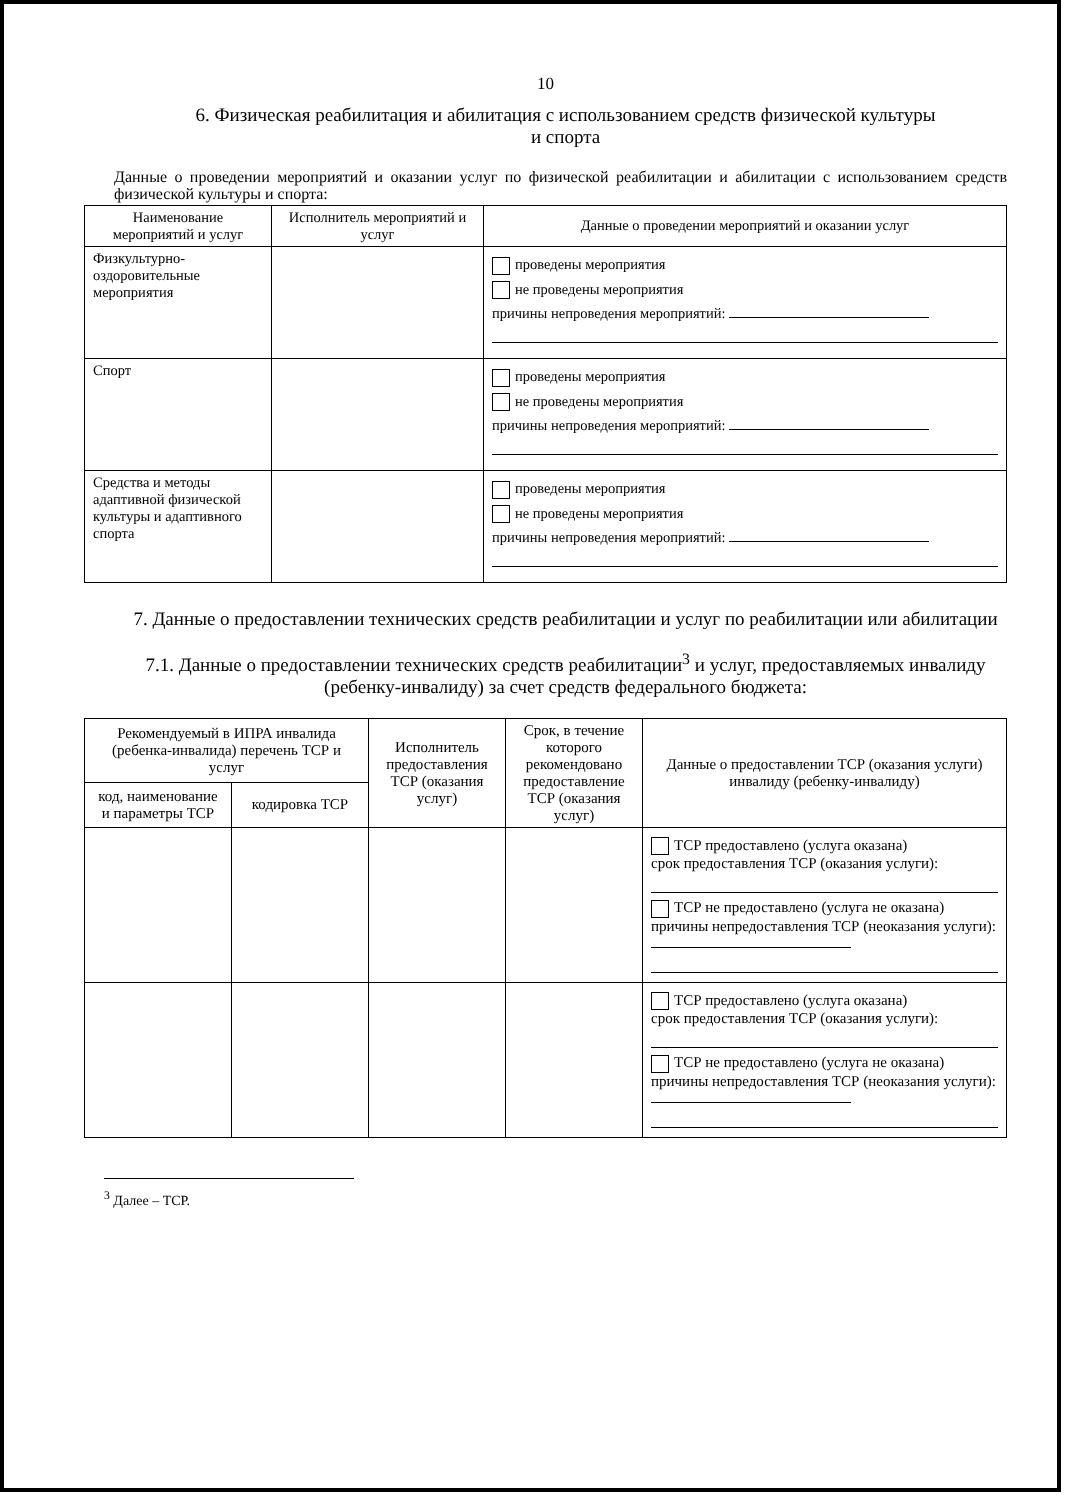10
6. Физическая реабилитация и абилитация с использованием средств физической культуры
и спорта
Данные о проведении мероприятий и оказании услуг по физической реабилитации и абилитации с использованием средств физической культуры и спорта:
| Наименование мероприятий и услуг | Исполнитель мероприятий и услуг | Данные о проведении мероприятий и оказании услуг |
| --- | --- | --- |
| Физкультурно-оздоровительные мероприятия | | проведены мероприятия не проведены мероприятия причины непроведения мероприятий: |
| Спорт | | проведены мероприятия не проведены мероприятия причины непроведения мероприятий: |
| Средства и методы адаптивной физической культуры и адаптивного спорта | | проведены мероприятия не проведены мероприятия причины непроведения мероприятий: |
7. Данные о предоставлении технических средств реабилитации и услуг по реабилитации или абилитации
7.1. Данные о предоставлении технических средств реабилитации<sup>3</sup> и услуг, предоставляемых инвалиду (ребенку-инвалиду) за счет средств федерального бюджета:
| Рекомендуемый в ИПРА инвалида (ребенка-инвалида) перечень ТСР и услуг | | Исполнитель предоставления ТСР (оказания услуг) | Срок, в течение которого рекомендовано предоставление ТСР (оказания услуг) | Данные о предоставлении ТСР (оказания услуги) инвалиду (ребенку-инвалиду) |
| --- | --- | --- | --- | --- |
| код, наименование и параметры ТСР | кодировка ТСР | | | |
| | | | | ТСР предоставлено (услуга оказана) срок предоставления ТСР (оказания услуги): ТСР не предоставлено (услуга не оказана) причины непредоставления ТСР (неоказания услуги): |
| | | | | ТСР предоставлено (услуга оказана) срок предоставления ТСР (оказания услуги): ТСР не предоставлено (услуга не оказана) причины непредоставления ТСР (неоказания услуги): |
<sup>3</sup> Далее – ТСР.